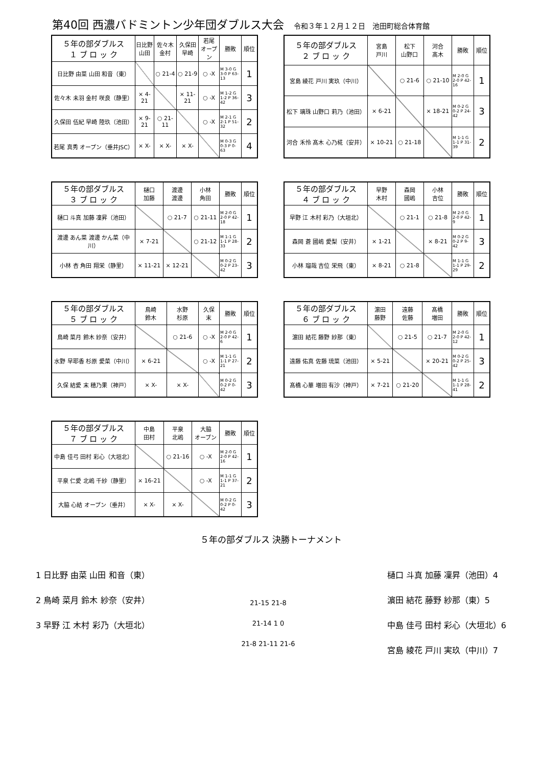第40回 西濃バドミントン少年団ダブルス大会 令和３年１２月１２日　池田町総合体育館
| ５年の部ダブルス １ ブ ロ ッ ク | 日比野 山田 | 佐々木 金村 | 久保田 早崎 | 若尾 オープン | 勝敗 | 順位 |
| --- | --- | --- | --- | --- | --- | --- |
| 日比野 由菜 山田 和音（東） | | ○ 21-4 | ○ 21-9 | ○ -X | M 3-0 G 3-0 P 63-13 | 1 |
| 佐々木 未羽 金村 咲良（静里） | × 4-21 | | × 11-21 | ○ -X | M 1-2 G 1-2 P 36-42 | 3 |
| 久保田 伍紀 早崎 陸玖（池田） | × 9-21 | ○ 21-11 | | ○ -X | M 2-1 G 2-1 P 51-32 | 2 |
| 若尾 真秀 オープン（垂井JSC） | × X- | × X- | × X- | | M 0-3 G 0-3 P 0-63 | 4 |
| ５年の部ダブルス ２ ブ ロ ッ ク | 宮島 戸川 | 松下 山野口 | 河合 髙木 | 勝敗 | 順位 |
| --- | --- | --- | --- | --- | --- |
| 宮島 綾花 戸川 実玖（中川） | | ○ 21-6 | ○ 21-10 | M 2-0 G 2-0 P 42-16 | 1 |
| 松下 璃珠 山野口 莉乃（池田） | × 6-21 | | × 18-21 | M 0-2 G 0-2 P 24-42 | 3 |
| 河合 禾怜 髙木 心乃椛（安井） | × 10-21 | ○ 21-18 | | M 1-1 G 1-1 P 31-39 | 2 |
| ５年の部ダブルス ３ ブ ロ ッ ク | 樋口 加藤 | 渡邊 渡邊 | 小林 角田 | 勝敗 | 順位 |
| --- | --- | --- | --- | --- | --- |
| 樋口 斗真 加藤 凜昇（池田） | | ○ 21-7 | ○ 21-11 | M 2-0 G 2-0 P 42-18 | 1 |
| 渡邊 あん菜 渡邊 かん菜（中川） | × 7-21 | | ○ 21-12 | M 1-1 G 1-1 P 28-33 | 2 |
| 小林 杏 角田 翔栄（静里） | × 11-21 | × 12-21 | | M 0-2 G 0-2 P 23-42 | 3 |
| ５年の部ダブルス ４ ブ ロ ッ ク | 早野 木村 | 森岡 國嶋 | 小林 吉位 | 勝敗 | 順位 |
| --- | --- | --- | --- | --- | --- |
| 早野 江 木村 彩乃（大垣北） | | ○ 21-1 | ○ 21-8 | M 2-0 G 2-0 P 42-9 | 1 |
| 森岡 蒼 國嶋 愛梨（安井） | × 1-21 | | × 8-21 | M 0-2 G 0-2 P 9-42 | 3 |
| 小林 瑠哉 吉位 栄飛（東） | × 8-21 | ○ 21-8 | | M 1-1 G 1-1 P 29-29 | 2 |
| ５年の部ダブルス ５ ブ ロ ッ ク | 鳥崎 鈴木 | 水野 杉原 | 久保 末 | 勝敗 | 順位 |
| --- | --- | --- | --- | --- | --- |
| 鳥崎 菜月 鈴木 紗奈（安井） | | ○ 21-6 | ○ -X | M 2-0 G 2-0 P 42-6 | 1 |
| 水野 早耶香 杉原 愛菜（中川） | × 6-21 | | ○ -X | M 1-1 G 1-1 P 27-21 | 2 |
| 久保 結愛 末 穂乃果（神戸） | × X- | × X- | | M 0-2 G 0-2 P 0-42 | 3 |
| ５年の部ダブルス ６ ブ ロ ッ ク | 濵田 藤野 | 遠藤 佐藤 | 髙橋 増田 | 勝敗 | 順位 |
| --- | --- | --- | --- | --- | --- |
| 濵田 結花 藤野 紗那（東） | | ○ 21-5 | ○ 21-7 | M 2-0 G 2-0 P 42-12 | 1 |
| 遠藤 佑真 佐藤 琉菜（池田） | × 5-21 | | × 20-21 | M 0-2 G 0-2 P 25-42 | 3 |
| 髙橋 心華 増田 有沙（神戸） | × 7-21 | ○ 21-20 | | M 1-1 G 1-1 P 28-41 | 2 |
| ５年の部ダブルス ７ ブ ロ ッ ク | 中島 田村 | 平泉 北嶋 | 大脇 オープン | 勝敗 | 順位 |
| --- | --- | --- | --- | --- | --- |
| 中島 佳弓 田村 彩心（大垣北） | | ○ 21-16 | ○ -X | M 2-0 G 2-0 P 42-16 | 1 |
| 平泉 仁愛 北嶋 千紗（静里） | × 16-21 | | ○ -X | M 1-1 G 1-1 P 37-21 | 2 |
| 大脇 心結 オープン（垂井） | × X- | × X- | | M 0-2 G 0-2 P 0-42 | 3 |
５年の部ダブルス 決勝トーナメント
1 日比野 由菜 山田 和音（東）
2 鳥崎 菜月 鈴木 紗奈（安井）
3 早野 江 木村 彩乃（大垣北）
21-15 21-8
21-14 1 0
21-8 21-11 21-6
樋口 斗真 加藤 凜昇（池田）4
濵田 結花 藤野 紗那（東）5
中島 佳弓 田村 彩心（大垣北）6
宮島 綾花 戸川 実玖（中川）7